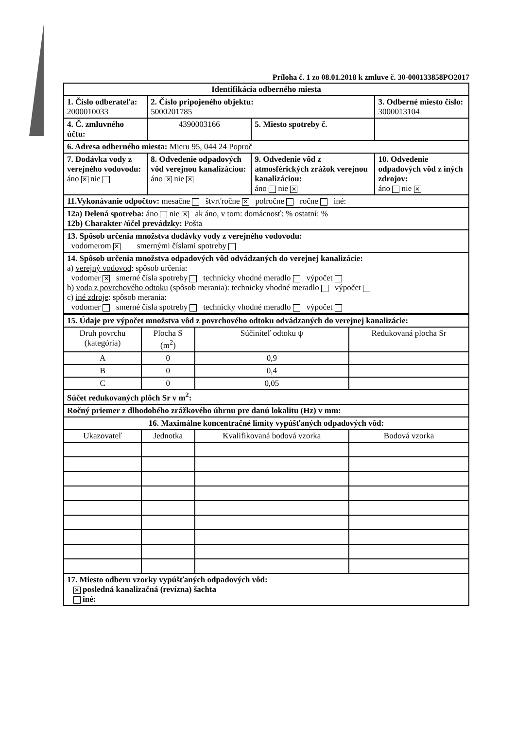Príloha č. 1 zo 08.01.2018 k zmluve č. 30-000133858PO2017
| Identifikácia odberného miesta | | | |
| 1. Číslo odberateľa: 2000010033 | 2. Číslo pripojeného objektu: 5000201785 | | 3. Odberné miesto číslo: 3000013104 |
| 4. Č. zmluvného účtu: | 4390003166 | 5. Miesto spotreby č. | |
| 6. Adresa odberného miesta: Mieru 95, 044 24 Poproč | | | |
| 7. Dodávka vody z verejného vodovodu: áno ✕ nie | 8. Odvedenie odpadových vôd verejnou kanalizáciou: áno ✕ nie ✕ | 9. Odvedenie vôd z atmosférických zrážok verejnou kanalizáciou: áno nie ✕ | 10. Odvedenie odpadových vôd z iných zdrojov: áno nie ✕ |
| 11.Vykonávanie odpočtov: mesačne štvrťročne ✕ polročne ročne iné: | | | |
| 12a) Delená spotreba: áno nie ✕ ak áno, v tom: domácnosť: % ostatní: % 12b) Charakter /účel prevádzky: Pošta | | | |
| 13. Spôsob určenia množstva dodávky vody z verejného vodovodu: vodomerom ✕ smernými číslami spotreby | | | |
| 14. Spôsob určenia množstva odpadových vôd odvádzaných do verejnej kanalizácie: a) verejný vodovod : spôsob určenia: vodomer ✕ smerné čísla spotreby technicky vhodné meradlo výpočet b) voda z povrchového odtoku (spôsob merania): technicky vhodné meradlo výpočet c) iné zdroje : spôsob merania: vodomer smerné čísla spotreby technicky vhodné meradlo výpočet | | | |
| 15. Údaje pre výpočet množstva vôd z povrchového odtoku odvádzaných do verejnej kanalizácie: | | | |
| Druh povrchu (kategória) | Plocha S (m<sup>2</sup>) | Súčiniteľ odtoku ψ | Redukovaná plocha Sr |
| A | 0 | 0,9 | |
| B | 0 | 0,4 | |
| C | 0 | 0,05 | |
| Súčet redukovaných plôch Sr v m<sup>2</sup>: | | | |
| Ročný priemer z dlhodobého zrážkového úhrnu pre danú lokalitu (Hz) v mm: | | | |
| 16. Maximálne koncentračné limity vypúšťaných odpadových vôd: | | | |
| Ukazovateľ | Jednotka | Kvalifikovaná bodová vzorka | Bodová vzorka |
| 17. Miesto odberu vzorky vypúšťaných odpadových vôd: ✕ posledná kanalizačná (revízna) šachta iné: | | | |